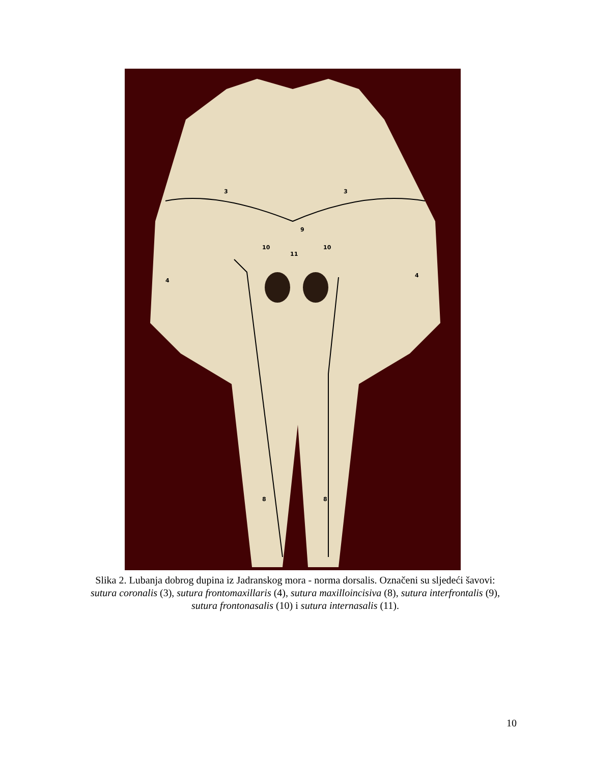3
3
9
10
10
11
4
4
8
8
Slika 2. Lubanja dobrog dupina iz Jadranskog mora - norma dorsalis. Označeni su sljedeći šavovi: sutura coronalis (3), sutura frontomaxillaris (4), sutura maxilloincisiva (8), sutura interfrontalis (9), sutura frontonasalis (10) i sutura internasalis (11).
10